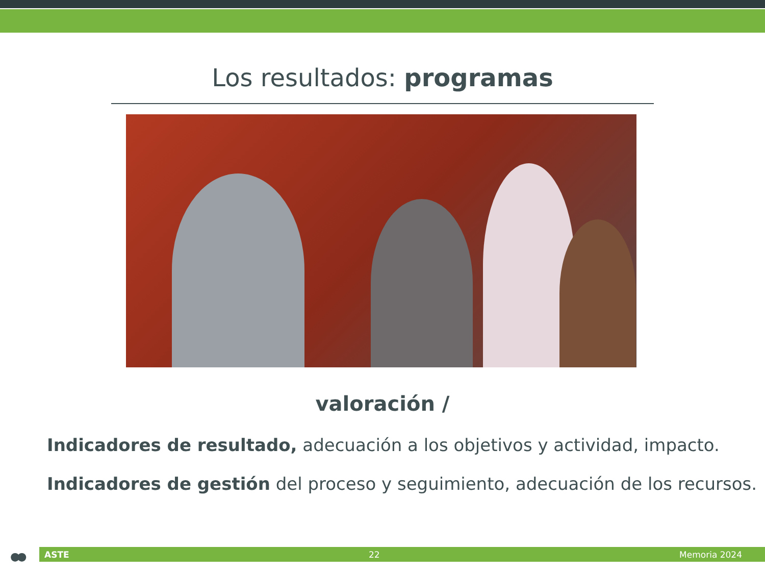Los resultados: programas
valoración /
Indicadores de resultado, adecuación a los objetivos y actividad, impacto.
Indicadores de gestión del proceso y seguimiento, adecuación de los recursos.
●● ASTE 22 Memoria 2024